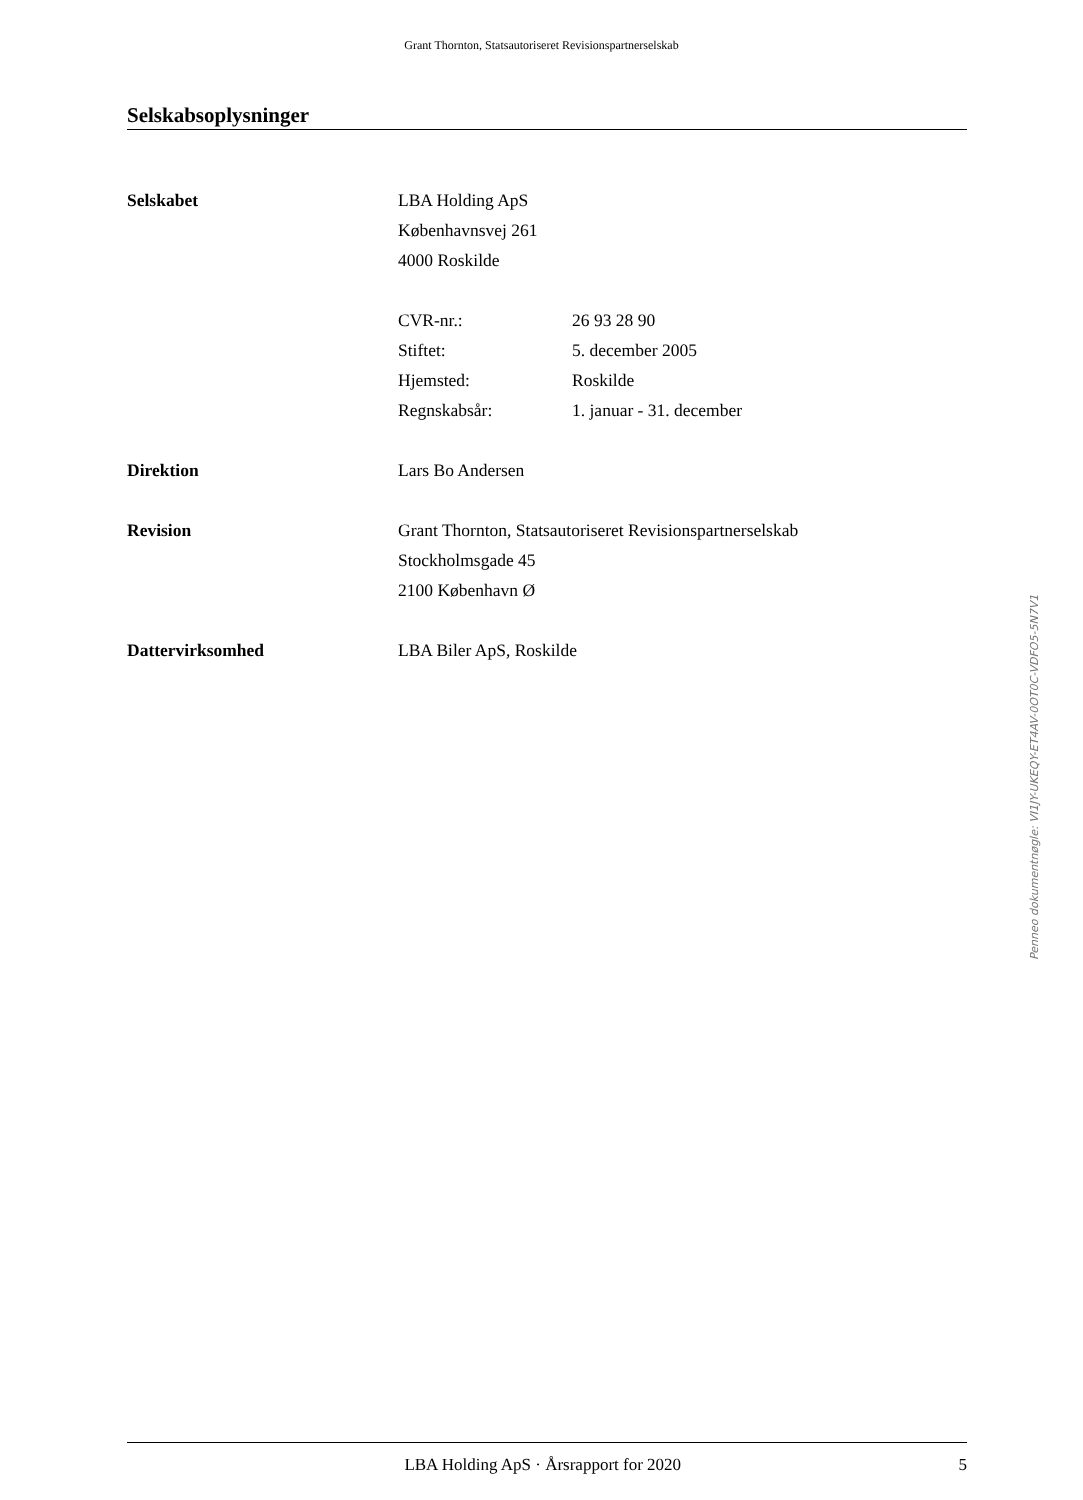Grant Thornton, Statsautoriseret Revisionspartnerselskab
Selskabsoplysninger
Selskabet LBA Holding ApS
Københavnsvej 261
4000 Roskilde
CVR-nr.: 26 93 28 90
Stiftet: 5. december 2005
Hjemsted: Roskilde
Regnskabsår: 1. januar - 31. december
Direktion Lars Bo Andersen
Revision Grant Thornton, Statsautoriseret Revisionspartnerselskab
Stockholmsgade 45
2100 København Ø
Dattervirksomhed LBA Biler ApS, Roskilde
Penneo dokumentnøgle: VI1JY-UKEQY-ET4AV-0OT0C-VDFO5-5N7V1
LBA Holding ApS · Årsrapport for 2020 5